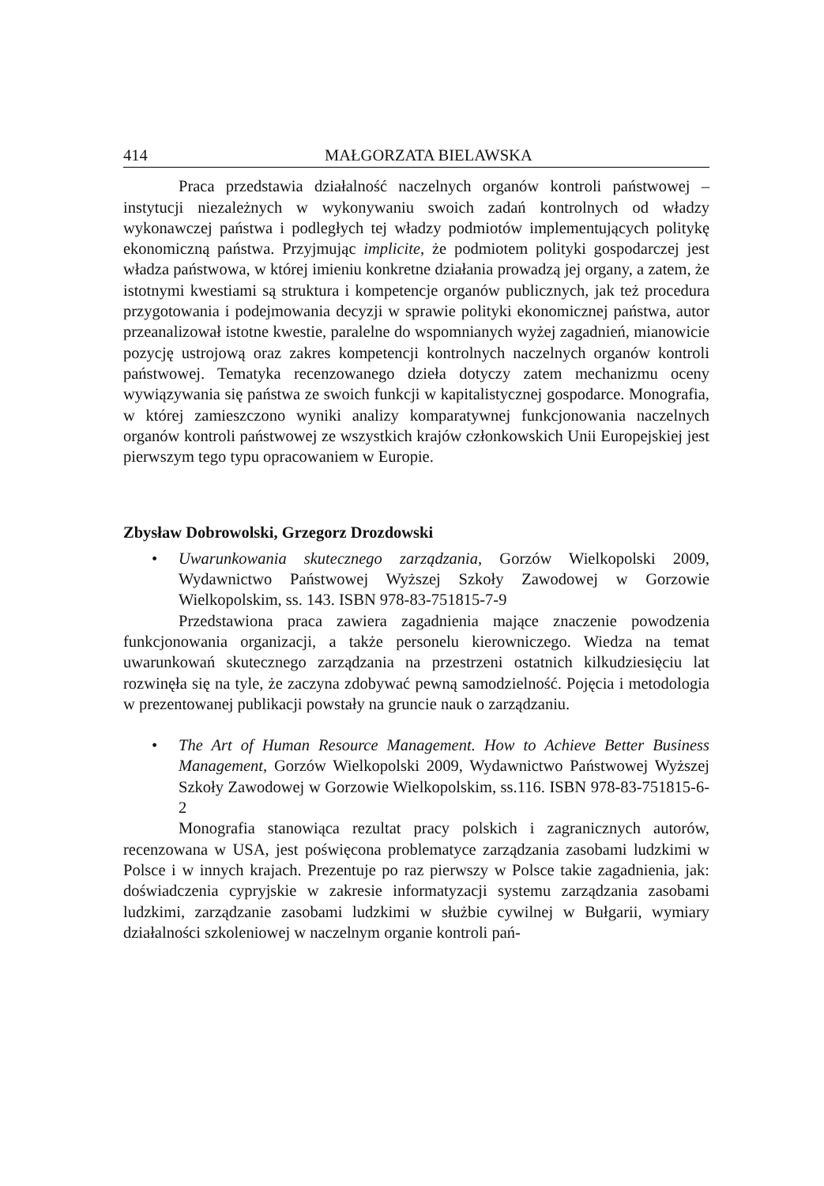414 MAŁGORZATA BIELAWSKA
Praca przedstawia działalność naczelnych organów kontroli państwowej – instytucji niezależnych w wykonywaniu swoich zadań kontrolnych od władzy wykonawczej państwa i podległych tej władzy podmiotów implementujących politykę ekonomiczną państwa. Przyjmując implicite, że podmiotem polityki gospodarczej jest władza państwowa, w której imieniu konkretne działania prowadzą jej organy, a zatem, że istotnymi kwestiami są struktura i kompetencje organów publicznych, jak też procedura przygotowania i podejmowania decyzji w sprawie polityki ekonomicznej państwa, autor przeanalizował istotne kwestie, paralelne do wspomnianych wyżej zagadnień, mianowicie pozycję ustrojową oraz zakres kompetencji kontrolnych naczelnych organów kontroli państwowej. Tematyka recenzowanego dzieła dotyczy zatem mechanizmu oceny wywiązywania się państwa ze swoich funkcji w kapitalistycznej gospodarce. Monografia, w której zamieszczono wyniki analizy komparatywnej funkcjonowania naczelnych organów kontroli państwowej ze wszystkich krajów członkowskich Unii Europejskiej jest pierwszym tego typu opracowaniem w Europie.
Zbysław Dobrowolski, Grzegorz Drozdowski
• Uwarunkowania skutecznego zarządzania, Gorzów Wielkopolski 2009, Wydawnictwo Państwowej Wyższej Szkoły Zawodowej w Gorzowie Wielkopolskim, ss. 143. ISBN 978-83-751815-7-9
Przedstawiona praca zawiera zagadnienia mające znaczenie powodzenia funkcjonowania organizacji, a także personelu kierowniczego. Wiedza na temat uwarunkowań skutecznego zarządzania na przestrzeni ostatnich kilkudziesięciu lat rozwinęła się na tyle, że zaczyna zdobywać pewną samodzielność. Pojęcia i metodologia w prezentowanej publikacji powstały na gruncie nauk o zarządzaniu.
• The Art of Human Resource Management. How to Achieve Better Business Management, Gorzów Wielkopolski 2009, Wydawnictwo Państwowej Wyższej Szkoły Zawodowej w Gorzowie Wielkopolskim, ss.116. ISBN 978-83-751815-6-2
Monografia stanowiąca rezultat pracy polskich i zagranicznych autorów, recenzowana w USA, jest poświęcona problematyce zarządzania zasobami ludzkimi w Polsce i w innych krajach. Prezentuje po raz pierwszy w Polsce takie zagadnienia, jak: doświadczenia cypryjskie w zakresie informatyzacji systemu zarządzania zasobami ludzkimi, zarządzanie zasobami ludzkimi w służbie cywilnej w Bułgarii, wymiary działalności szkoleniowej w naczelnym organie kontroli pań-